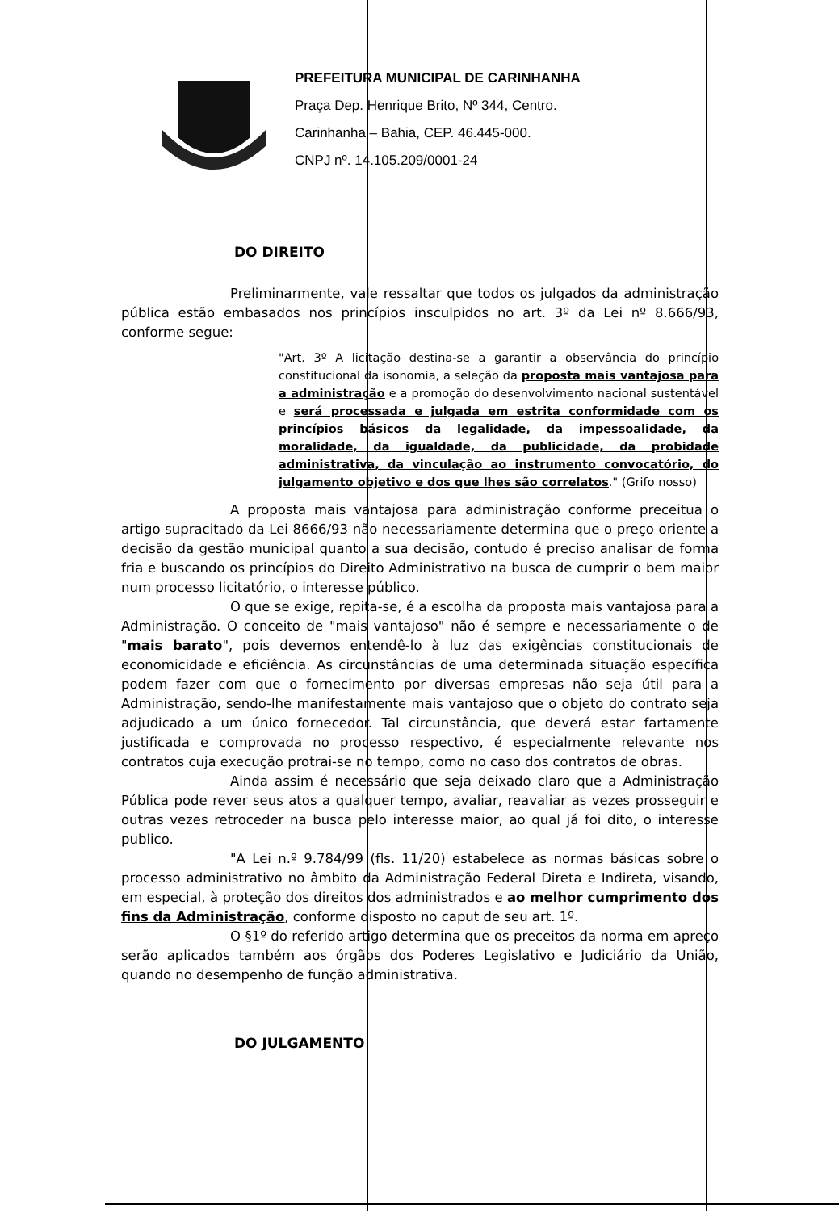PREFEITURA MUNICIPAL DE CARINHANHA
Praça Dep. Henrique Brito, Nº 344, Centro.
Carinhanha – Bahia, CEP. 46.445-000.
CNPJ nº. 14.105.209/0001-24
DO DIREITO
Preliminarmente, vale ressaltar que todos os julgados da administração pública estão embasados nos princípios insculpidos no art. 3º da Lei nº 8.666/93, conforme segue:
"Art. 3º A licitação destina-se a garantir a observância do princípio constitucional da isonomia, a seleção da proposta mais vantajosa para a administração e a promoção do desenvolvimento nacional sustentável e será processada e julgada em estrita conformidade com os princípios básicos da legalidade, da impessoalidade, da moralidade, da igualdade, da publicidade, da probidade administrativa, da vinculação ao instrumento convocatório, do julgamento objetivo e dos que lhes são correlatos." (Grifo nosso)
A proposta mais vantajosa para administração conforme preceitua o artigo supracitado da Lei 8666/93 não necessariamente determina que o preço oriente a decisão da gestão municipal quanto a sua decisão, contudo é preciso analisar de forma fria e buscando os princípios do Direito Administrativo na busca de cumprir o bem maior num processo licitatório, o interesse público.
O que se exige, repita-se, é a escolha da proposta mais vantajosa para a Administração. O conceito de "mais vantajoso" não é sempre e necessariamente o de "mais barato", pois devemos entendê-lo à luz das exigências constitucionais de economicidade e eficiência. As circunstâncias de uma determinada situação específica podem fazer com que o fornecimento por diversas empresas não seja útil para a Administração, sendo-lhe manifestamente mais vantajoso que o objeto do contrato seja adjudicado a um único fornecedor. Tal circunstância, que deverá estar fartamente justificada e comprovada no processo respectivo, é especialmente relevante nos contratos cuja execução protrai-se no tempo, como no caso dos contratos de obras.
Ainda assim é necessário que seja deixado claro que a Administração Pública pode rever seus atos a qualquer tempo, avaliar, reavaliar as vezes prosseguir e outras vezes retroceder na busca pelo interesse maior, ao qual já foi dito, o interesse publico.
"A Lei n.º 9.784/99 (fls. 11/20) estabelece as normas básicas sobre o processo administrativo no âmbito da Administração Federal Direta e Indireta, visando, em especial, à proteção dos direitos dos administrados e ao melhor cumprimento dos fins da Administração, conforme disposto no caput de seu art. 1º.
O §1º do referido artigo determina que os preceitos da norma em apreço serão aplicados também aos órgãos dos Poderes Legislativo e Judiciário da União, quando no desempenho de função administrativa.
DO JULGAMENTO